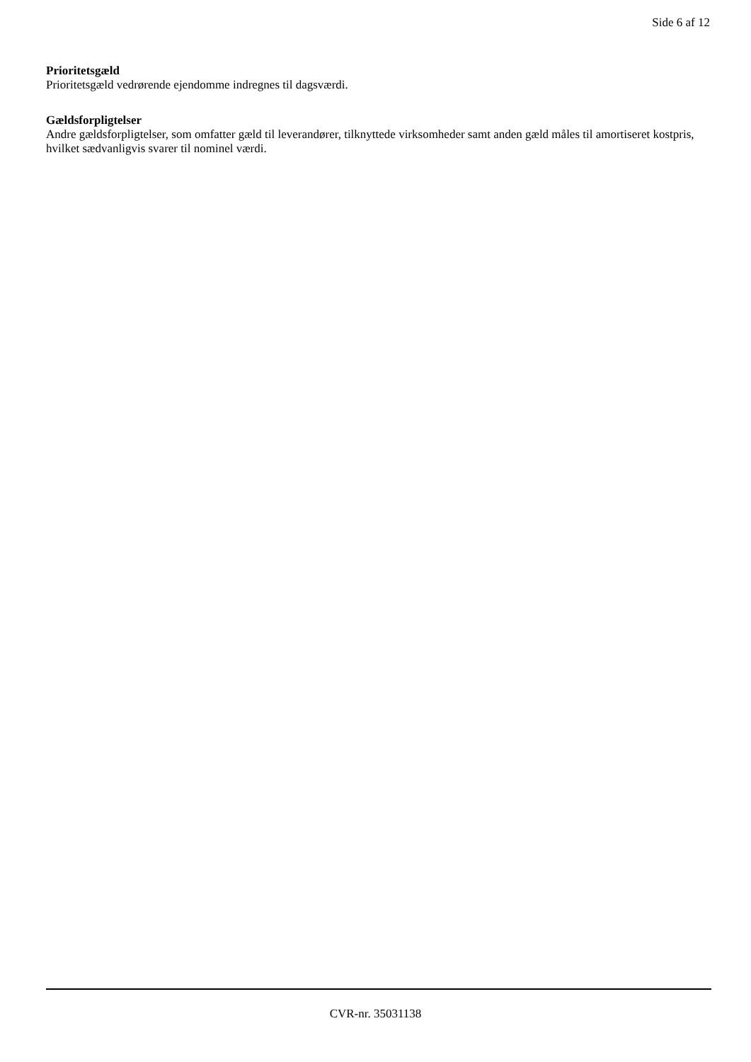Side 6 af 12
Prioritetsgæld
Prioritetsgæld vedrørende ejendomme indregnes til dagsværdi.
Gældsforpligtelser
Andre gældsforpligtelser, som omfatter gæld til leverandører, tilknyttede virksomheder samt anden gæld måles til amortiseret kostpris, hvilket sædvanligvis svarer til nominel værdi.
CVR-nr. 35031138